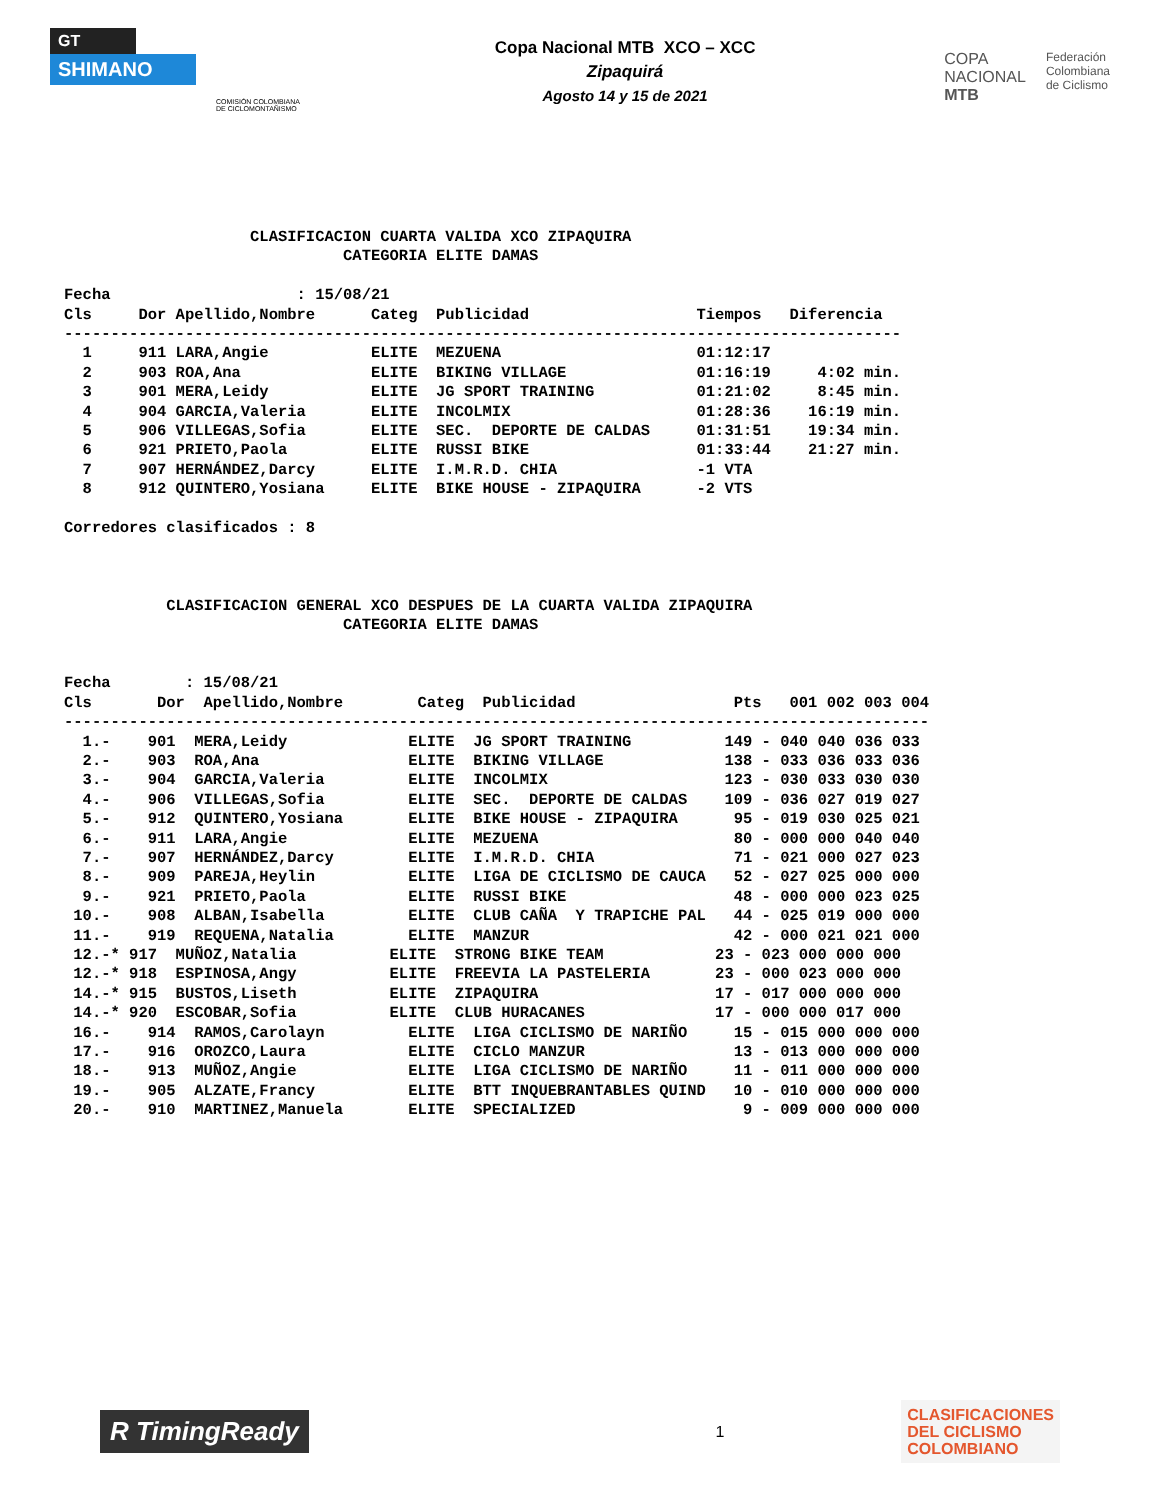GT
SHIMANO
COMISIÓN COLOMBIANA DE CICLOMONTAÑISMO
Copa Nacional MTB XCO – XCC
Zipaquirá
Agosto 14 y 15 de 2021
COPA
NACIONAL
MTB
Federación
Colombiana
de Ciclismo
                    CLASIFICACION CUARTA VALIDA XCO ZIPAQUIRA
                              CATEGORIA ELITE DAMAS

Fecha                    : 15/08/21
Cls     Dor Apellido,Nombre      Categ  Publicidad                  Tiempos   Diferencia
------------------------------------------------------------------------------------------
  1     911 LARA,Angie           ELITE  MEZUENA                     01:12:17
  2     903 ROA,Ana              ELITE  BIKING VILLAGE              01:16:19     4:02 min.
  3     901 MERA,Leidy           ELITE  JG SPORT TRAINING           01:21:02     8:45 min.
  4     904 GARCIA,Valeria       ELITE  INCOLMIX                    01:28:36    16:19 min.
  5     906 VILLEGAS,Sofia       ELITE  SEC.  DEPORTE DE CALDAS     01:31:51    19:34 min.
  6     921 PRIETO,Paola         ELITE  RUSSI BIKE                  01:33:44    21:27 min.
  7     907 HERNÁNDEZ,Darcy      ELITE  I.M.R.D. CHIA               -1 VTA
  8     912 QUINTERO,Yosiana     ELITE  BIKE HOUSE - ZIPAQUIRA      -2 VTS

Corredores clasificados : 8



           CLASIFICACION GENERAL XCO DESPUES DE LA CUARTA VALIDA ZIPAQUIRA
                              CATEGORIA ELITE DAMAS


Fecha        : 15/08/21
Cls       Dor  Apellido,Nombre        Categ  Publicidad                 Pts   001 002 003 004
---------------------------------------------------------------------------------------------
  1.-    901  MERA,Leidy             ELITE  JG SPORT TRAINING          149 - 040 040 036 033
  2.-    903  ROA,Ana                ELITE  BIKING VILLAGE             138 - 033 036 033 036
  3.-    904  GARCIA,Valeria         ELITE  INCOLMIX                   123 - 030 033 030 030
  4.-    906  VILLEGAS,Sofia         ELITE  SEC.  DEPORTE DE CALDAS    109 - 036 027 019 027
  5.-    912  QUINTERO,Yosiana       ELITE  BIKE HOUSE - ZIPAQUIRA      95 - 019 030 025 021
  6.-    911  LARA,Angie             ELITE  MEZUENA                     80 - 000 000 040 040
  7.-    907  HERNÁNDEZ,Darcy        ELITE  I.M.R.D. CHIA               71 - 021 000 027 023
  8.-    909  PAREJA,Heylin          ELITE  LIGA DE CICLISMO DE CAUCA   52 - 027 025 000 000
  9.-    921  PRIETO,Paola           ELITE  RUSSI BIKE                  48 - 000 000 023 025
 10.-    908  ALBAN,Isabella         ELITE  CLUB CAÑA  Y TRAPICHE PAL   44 - 025 019 000 000
 11.-    919  REQUENA,Natalia        ELITE  MANZUR                      42 - 000 021 021 000
 12.-* 917  MUÑOZ,Natalia          ELITE  STRONG BIKE TEAM            23 - 023 000 000 000
 12.-* 918  ESPINOSA,Angy          ELITE  FREEVIA LA PASTELERIA       23 - 000 023 000 000
 14.-* 915  BUSTOS,Liseth          ELITE  ZIPAQUIRA                   17 - 017 000 000 000
 14.-* 920  ESCOBAR,Sofia          ELITE  CLUB HURACANES              17 - 000 000 017 000
 16.-    914  RAMOS,Carolayn         ELITE  LIGA CICLISMO DE NARIÑO     15 - 015 000 000 000
 17.-    916  OROZCO,Laura           ELITE  CICLO MANZUR                13 - 013 000 000 000
 18.-    913  MUÑOZ,Angie            ELITE  LIGA CICLISMO DE NARIÑO     11 - 011 000 000 000
 19.-    905  ALZATE,Francy          ELITE  BTT INQUEBRANTABLES QUIND   10 - 010 000 000 000
 20.-    910  MARTINEZ,Manuela       ELITE  SPECIALIZED                  9 - 009 000 000 000
R TimingReady
1
CLASIFICACIONES
DEL CICLISMO
COLOMBIANO